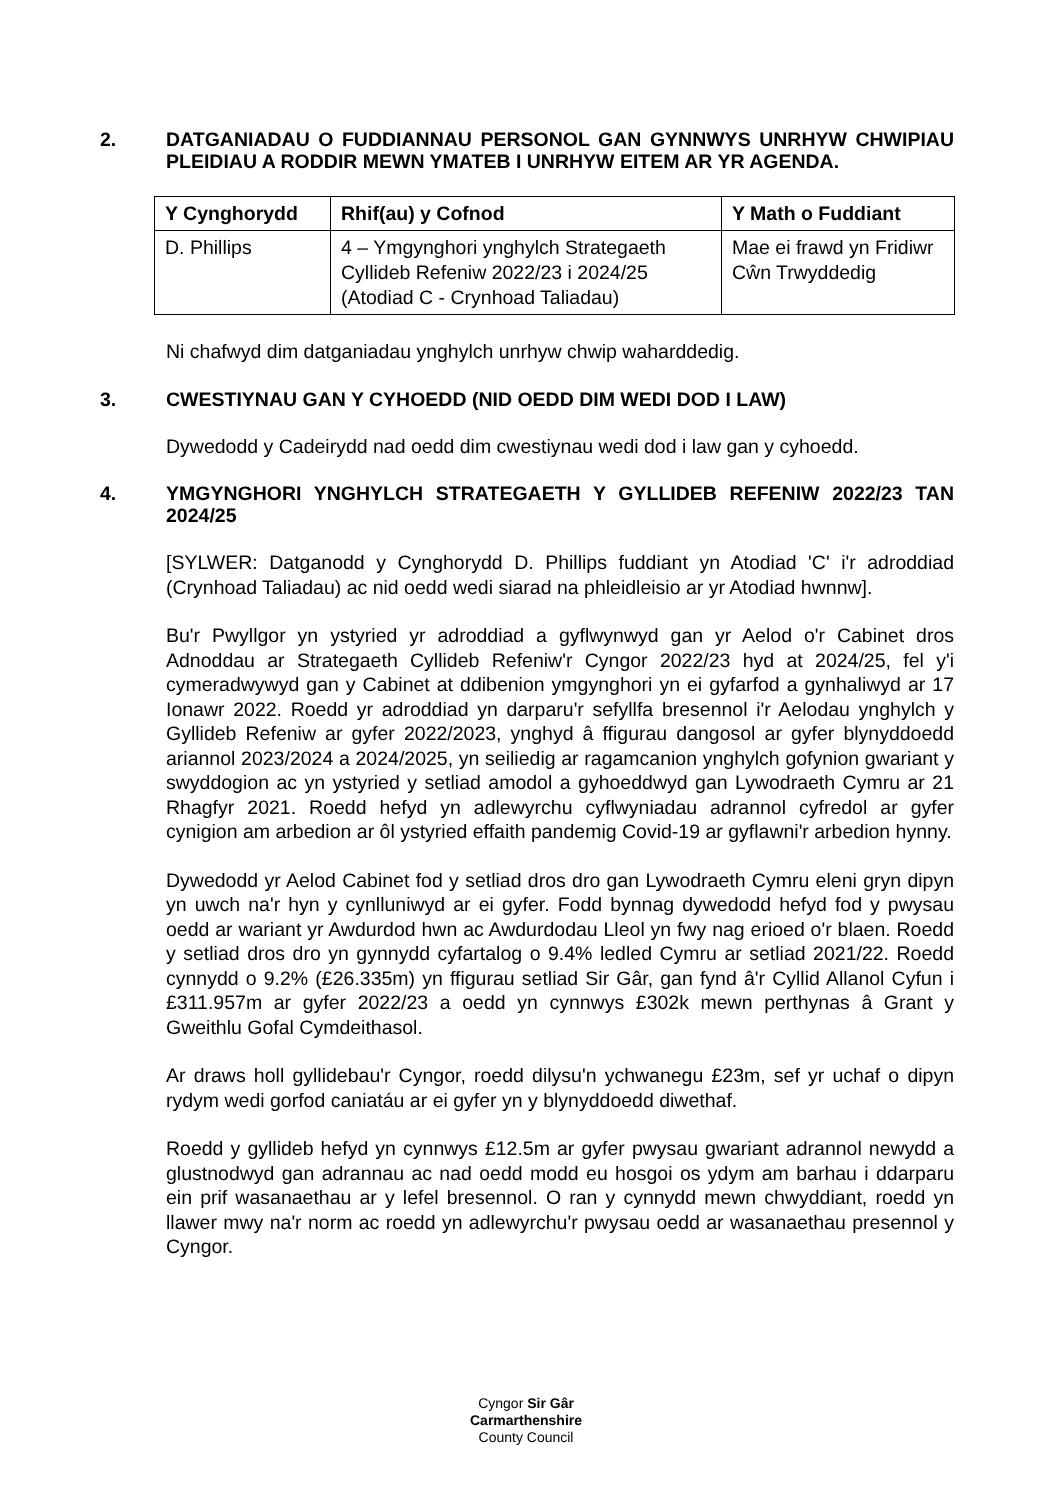2. DATGANIADAU O FUDDIANNAU PERSONOL GAN GYNNWYS UNRHYW CHWIPIAU PLEIDIAU A RODDIR MEWN YMATEB I UNRHYW EITEM AR YR AGENDA.
| Y Cynghorydd | Rhif(au) y Cofnod | Y Math o Fuddiant |
| --- | --- | --- |
| D. Phillips | 4 – Ymgynghori ynghylch Strategaeth Cyllideb Refeniw 2022/23 i 2024/25 (Atodiad C - Crynhoad Taliadau) | Mae ei frawd yn Fridiwr Cŵn Trwyddedig |
Ni chafwyd dim datganiadau ynghylch unrhyw chwip waharddedig.
3. CWESTIYNAU GAN Y CYHOEDD (NID OEDD DIM WEDI DOD I LAW)
Dywedodd y Cadeirydd nad oedd dim cwestiynau wedi dod i law gan y cyhoedd.
4. YMGYNGHORI YNGHYLCH STRATEGAETH Y GYLLIDEB REFENIW 2022/23 TAN 2024/25
[SYLWER: Datganodd y Cynghorydd D. Phillips fuddiant yn Atodiad 'C' i'r adroddiad (Crynhoad Taliadau) ac nid oedd wedi siarad na phleidleisio ar yr Atodiad hwnnw].
Bu'r Pwyllgor yn ystyried yr adroddiad a gyflwynwyd gan yr Aelod o'r Cabinet dros Adnoddau ar Strategaeth Cyllideb Refeniw'r Cyngor 2022/23 hyd at 2024/25, fel y'i cymeradwywyd gan y Cabinet at ddibenion ymgynghori yn ei gyfarfod a gynhaliwyd ar 17 Ionawr 2022. Roedd yr adroddiad yn darparu'r sefyllfa bresennol i'r Aelodau ynghylch y Gyllideb Refeniw ar gyfer 2022/2023, ynghyd â ffigurau dangosol ar gyfer blynyddoedd ariannol 2023/2024 a 2024/2025, yn seiliedig ar ragamcanion ynghylch gofynion gwariant y swyddogion ac yn ystyried y setliad amodol a gyhoeddwyd gan Lywodraeth Cymru ar 21 Rhagfyr 2021. Roedd hefyd yn adlewyrchu cyflwyniadau adrannol cyfredol ar gyfer cynigion am arbedion ar ôl ystyried effaith pandemig Covid-19 ar gyflawni'r arbedion hynny.
Dywedodd yr Aelod Cabinet fod y setliad dros dro gan Lywodraeth Cymru eleni gryn dipyn yn uwch na'r hyn y cynlluniwyd ar ei gyfer. Fodd bynnag dywedodd hefyd fod y pwysau oedd ar wariant yr Awdurdod hwn ac Awdurdodau Lleol yn fwy nag erioed o'r blaen. Roedd y setliad dros dro yn gynnydd cyfartalog o 9.4% ledled Cymru ar setliad 2021/22. Roedd cynnydd o 9.2% (£26.335m) yn ffigurau setliad Sir Gâr, gan fynd â'r Cyllid Allanol Cyfun i £311.957m ar gyfer 2022/23 a oedd yn cynnwys £302k mewn perthynas â Grant y Gweithlu Gofal Cymdeithasol.
Ar draws holl gyllidebau'r Cyngor, roedd dilysu'n ychwanegu £23m, sef yr uchaf o dipyn rydym wedi gorfod caniatáu ar ei gyfer yn y blynyddoedd diwethaf.
Roedd y gyllideb hefyd yn cynnwys £12.5m ar gyfer pwysau gwariant adrannol newydd a glustnodwyd gan adrannau ac nad oedd modd eu hosgoi os ydym am barhau i ddarparu ein prif wasanaethau ar y lefel bresennol. O ran y cynnydd mewn chwyddiant, roedd yn llawer mwy na'r norm ac roedd yn adlewyrchu'r pwysau oedd ar wasanaethau presennol y Cyngor.
Cyngor Sir Gâr
Carmarthenshire
County Council